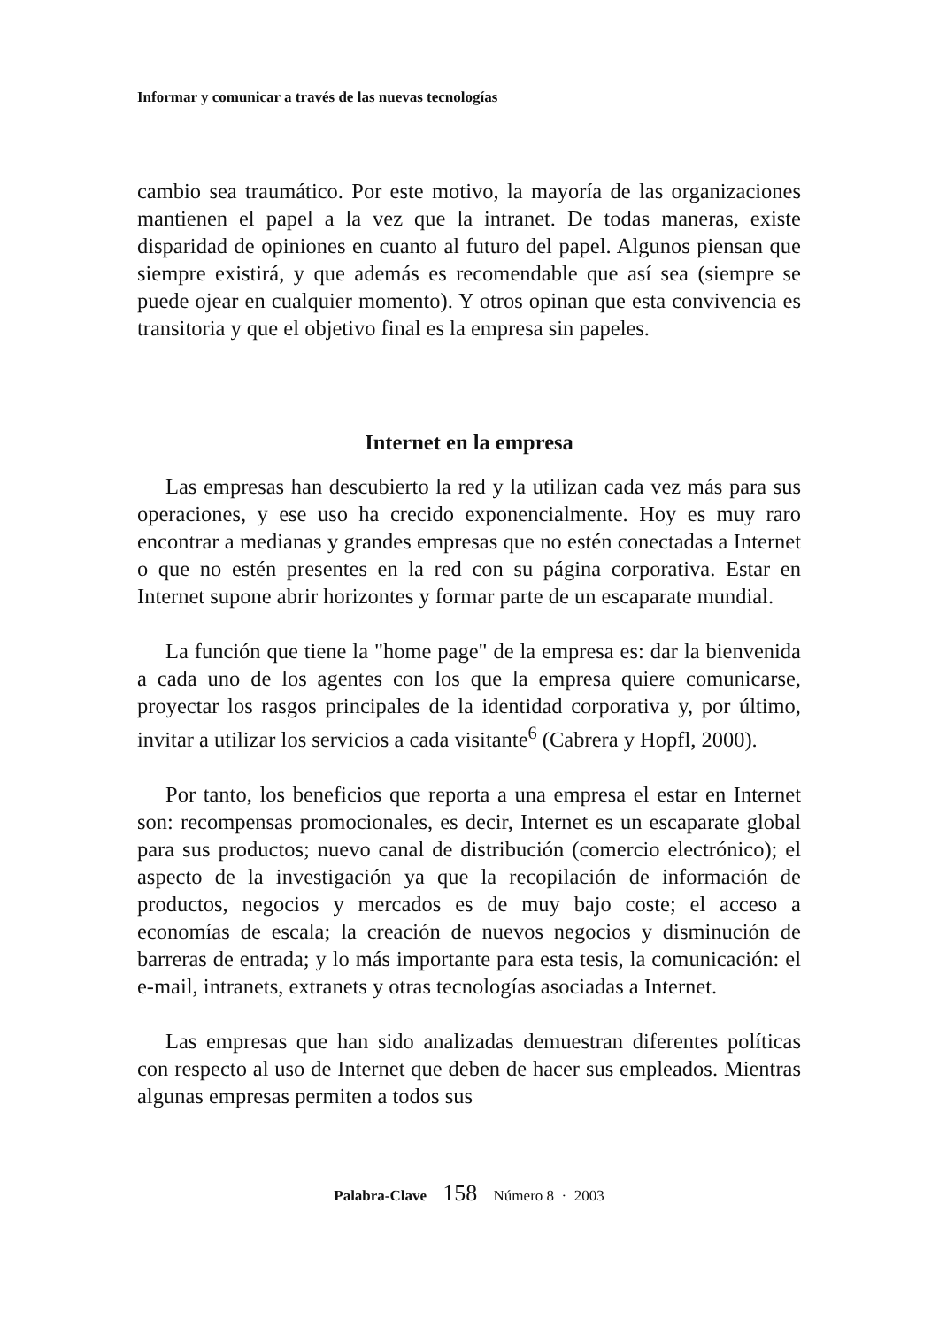Informar y comunicar a través de las nuevas tecnologías
cambio sea traumático. Por este motivo, la mayoría de las organizaciones mantienen el papel a la vez que la intranet. De todas maneras, existe disparidad de opiniones en cuanto al futuro del papel. Algunos piensan que siempre existirá, y que además es recomendable que así sea (siempre se puede ojear en cualquier momento). Y otros opinan que esta convivencia es transitoria y que el objetivo final es la empresa sin papeles.
Internet en la empresa
Las empresas han descubierto la red y la utilizan cada vez más para sus operaciones, y ese uso ha crecido exponencialmente. Hoy es muy raro encontrar a medianas y grandes empresas que no estén conectadas a Internet o que no estén presentes en la red con su página corporativa. Estar en Internet supone abrir horizontes y formar parte de un escaparate mundial.
La función que tiene la "home page" de la empresa es: dar la bienvenida a cada uno de los agentes con los que la empresa quiere comunicarse, proyectar los rasgos principales de la identidad corporativa y, por último, invitar a utilizar los servicios a cada visitante<sup>6</sup> (Cabrera y Hopfl, 2000).
Por tanto, los beneficios que reporta a una empresa el estar en Internet son: recompensas promocionales, es decir, Internet es un escaparate global para sus productos; nuevo canal de distribución (comercio electrónico); el aspecto de la investigación ya que la recopilación de información de productos, negocios y mercados es de muy bajo coste; el acceso a economías de escala; la creación de nuevos negocios y disminución de barreras de entrada; y lo más importante para esta tesis, la comunicación: el e-mail, intranets, extranets y otras tecnologías asociadas a Internet.
Las empresas que han sido analizadas demuestran diferentes políticas con respecto al uso de Internet que deben de hacer sus empleados. Mientras algunas empresas permiten a todos sus
Palabra-Clave 158 Número 8 · 2003